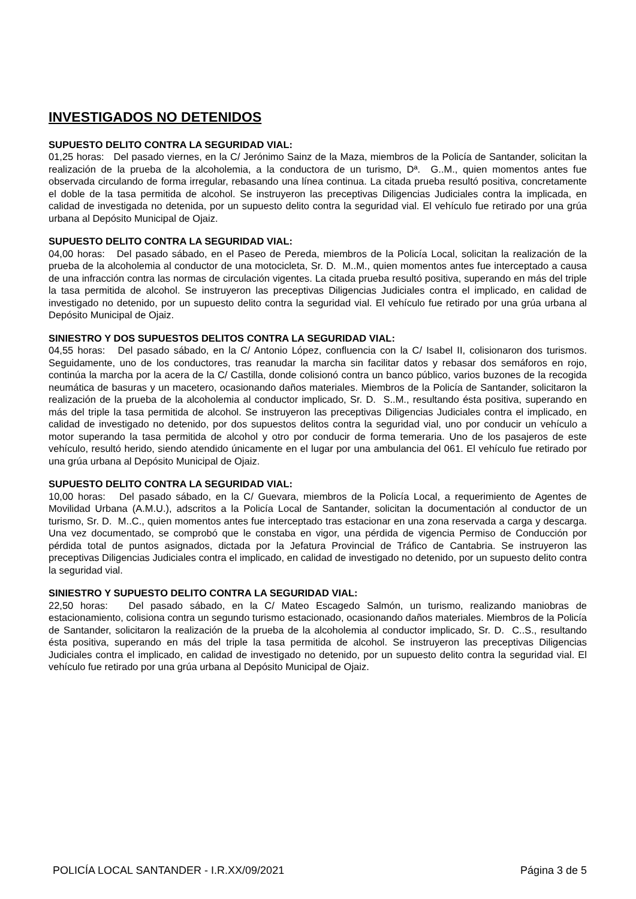INVESTIGADOS NO DETENIDOS
SUPUESTO DELITO CONTRA LA SEGURIDAD VIAL:
01,25 horas: Del pasado viernes, en la C/ Jerónimo Sainz de la Maza, miembros de la Policía de Santander, solicitan la realización de la prueba de la alcoholemia, a la conductora de un turismo, Dª. G..M., quien momentos antes fue observada circulando de forma irregular, rebasando una línea continua. La citada prueba resultó positiva, concretamente el doble de la tasa permitida de alcohol. Se instruyeron las preceptivas Diligencias Judiciales contra la implicada, en calidad de investigada no detenida, por un supuesto delito contra la seguridad vial. El vehículo fue retirado por una grúa urbana al Depósito Municipal de Ojaiz.
SUPUESTO DELITO CONTRA LA SEGURIDAD VIAL:
04,00 horas: Del pasado sábado, en el Paseo de Pereda, miembros de la Policía Local, solicitan la realización de la prueba de la alcoholemia al conductor de una motocicleta, Sr. D. M..M., quien momentos antes fue interceptado a causa de una infracción contra las normas de circulación vigentes. La citada prueba resultó positiva, superando en más del triple la tasa permitida de alcohol. Se instruyeron las preceptivas Diligencias Judiciales contra el implicado, en calidad de investigado no detenido, por un supuesto delito contra la seguridad vial. El vehículo fue retirado por una grúa urbana al Depósito Municipal de Ojaiz.
SINIESTRO Y DOS SUPUESTOS DELITOS CONTRA LA SEGURIDAD VIAL:
04,55 horas: Del pasado sábado, en la C/ Antonio López, confluencia con la C/ Isabel II, colisionaron dos turismos. Seguidamente, uno de los conductores, tras reanudar la marcha sin facilitar datos y rebasar dos semáforos en rojo, continúa la marcha por la acera de la C/ Castilla, donde colisionó contra un banco público, varios buzones de la recogida neumática de basuras y un macetero, ocasionando daños materiales. Miembros de la Policía de Santander, solicitaron la realización de la prueba de la alcoholemia al conductor implicado, Sr. D. S..M., resultando ésta positiva, superando en más del triple la tasa permitida de alcohol. Se instruyeron las preceptivas Diligencias Judiciales contra el implicado, en calidad de investigado no detenido, por dos supuestos delitos contra la seguridad vial, uno por conducir un vehículo a motor superando la tasa permitida de alcohol y otro por conducir de forma temeraria. Uno de los pasajeros de este vehículo, resultó herido, siendo atendido únicamente en el lugar por una ambulancia del 061. El vehículo fue retirado por una grúa urbana al Depósito Municipal de Ojaiz.
SUPUESTO DELITO CONTRA LA SEGURIDAD VIAL:
10,00 horas: Del pasado sábado, en la C/ Guevara, miembros de la Policía Local, a requerimiento de Agentes de Movilidad Urbana (A.M.U.), adscritos a la Policía Local de Santander, solicitan la documentación al conductor de un turismo, Sr. D. M..C., quien momentos antes fue interceptado tras estacionar en una zona reservada a carga y descarga. Una vez documentado, se comprobó que le constaba en vigor, una pérdida de vigencia Permiso de Conducción por pérdida total de puntos asignados, dictada por la Jefatura Provincial de Tráfico de Cantabria. Se instruyeron las preceptivas Diligencias Judiciales contra el implicado, en calidad de investigado no detenido, por un supuesto delito contra la seguridad vial.
SINIESTRO Y SUPUESTO DELITO CONTRA LA SEGURIDAD VIAL:
22,50 horas: Del pasado sábado, en la C/ Mateo Escagedo Salmón, un turismo, realizando maniobras de estacionamiento, colisiona contra un segundo turismo estacionado, ocasionando daños materiales. Miembros de la Policía de Santander, solicitaron la realización de la prueba de la alcoholemia al conductor implicado, Sr. D. C..S., resultando ésta positiva, superando en más del triple la tasa permitida de alcohol. Se instruyeron las preceptivas Diligencias Judiciales contra el implicado, en calidad de investigado no detenido, por un supuesto delito contra la seguridad vial. El vehículo fue retirado por una grúa urbana al Depósito Municipal de Ojaiz.
POLICÍA LOCAL SANTANDER - I.R.XX/09/2021 Página 3 de 5